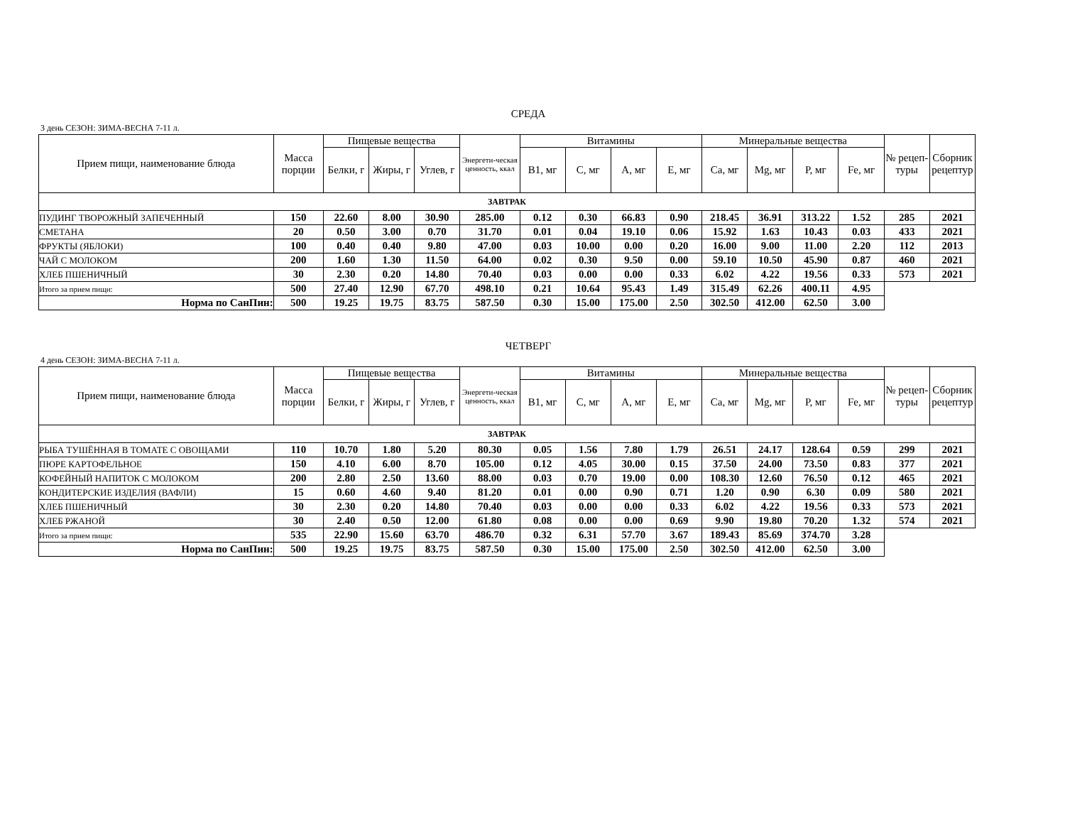СРЕДА
3 день СЕЗОН: ЗИМА-ВЕСНА 7-11 л.
| Прием пищи, наименование блюда | Масса порции | Пищевые вещества | | | Энергети-ческая ценность, ккал | Витамины | | | | Минеральные вещества | | | | № рецеп-туры | Сборник рецептур |
| --- | --- | --- | --- | --- | --- | --- | --- | --- | --- | --- | --- | --- | --- | --- | --- |
| | | Белки, г | Жиры, г | Углев, г | | В1, мг | С, мг | А, мг | Е, мг | Са, мг | Mg, мг | Р, мг | Fe, мг | | |
| ЗАВТРАК | | | | | | | | | | | | | | | |
| ПУДИНГ ТВОРОЖНЫЙ ЗАПЕЧЕННЫЙ | 150 | 22.60 | 8.00 | 30.90 | 285.00 | 0.12 | 0.30 | 66.83 | 0.90 | 218.45 | 36.91 | 313.22 | 1.52 | 285 | 2021 |
| СМЕТАНА | 20 | 0.50 | 3.00 | 0.70 | 31.70 | 0.01 | 0.04 | 19.10 | 0.06 | 15.92 | 1.63 | 10.43 | 0.03 | 433 | 2021 |
| ФРУКТЫ (ЯБЛОКИ) | 100 | 0.40 | 0.40 | 9.80 | 47.00 | 0.03 | 10.00 | 0.00 | 0.20 | 16.00 | 9.00 | 11.00 | 2.20 | 112 | 2013 |
| ЧАЙ С МОЛОКОМ | 200 | 1.60 | 1.30 | 11.50 | 64.00 | 0.02 | 0.30 | 9.50 | 0.00 | 59.10 | 10.50 | 45.90 | 0.87 | 460 | 2021 |
| ХЛЕБ ПШЕНИЧНЫЙ | 30 | 2.30 | 0.20 | 14.80 | 70.40 | 0.03 | 0.00 | 0.00 | 0.33 | 6.02 | 4.22 | 19.56 | 0.33 | 573 | 2021 |
| Итого за прием пищи: | 500 | 27.40 | 12.90 | 67.70 | 498.10 | 0.21 | 10.64 | 95.43 | 1.49 | 315.49 | 62.26 | 400.11 | 4.95 | | |
| Норма по СанПин: | 500 | 19.25 | 19.75 | 83.75 | 587.50 | 0.30 | 15.00 | 175.00 | 2.50 | 302.50 | 412.00 | 62.50 | 3.00 | | |
ЧЕТВЕРГ
4 день СЕЗОН: ЗИМА-ВЕСНА 7-11 л.
| Прием пищи, наименование блюда | Масса порции | Пищевые вещества | | | Энергети-ческая ценность, ккал | Витамины | | | | Минеральные вещества | | | | № рецеп-туры | Сборник рецептур |
| --- | --- | --- | --- | --- | --- | --- | --- | --- | --- | --- | --- | --- | --- | --- | --- |
| | | Белки, г | Жиры, г | Углев, г | | В1, мг | С, мг | А, мг | Е, мг | Са, мг | Mg, мг | Р, мг | Fe, мг | | |
| ЗАВТРАК | | | | | | | | | | | | | | | |
| РЫБА ТУШЁННАЯ В ТОМАТЕ С ОВОЩАМИ | 110 | 10.70 | 1.80 | 5.20 | 80.30 | 0.05 | 1.56 | 7.80 | 1.79 | 26.51 | 24.17 | 128.64 | 0.59 | 299 | 2021 |
| ПЮРЕ КАРТОФЕЛЬНОЕ | 150 | 4.10 | 6.00 | 8.70 | 105.00 | 0.12 | 4.05 | 30.00 | 0.15 | 37.50 | 24.00 | 73.50 | 0.83 | 377 | 2021 |
| КОФЕЙНЫЙ НАПИТОК С МОЛОКОМ | 200 | 2.80 | 2.50 | 13.60 | 88.00 | 0.03 | 0.70 | 19.00 | 0.00 | 108.30 | 12.60 | 76.50 | 0.12 | 465 | 2021 |
| КОНДИТЕРСКИЕ ИЗДЕЛИЯ (ВАФЛИ) | 15 | 0.60 | 4.60 | 9.40 | 81.20 | 0.01 | 0.00 | 0.90 | 0.71 | 1.20 | 0.90 | 6.30 | 0.09 | 580 | 2021 |
| ХЛЕБ ПШЕНИЧНЫЙ | 30 | 2.30 | 0.20 | 14.80 | 70.40 | 0.03 | 0.00 | 0.00 | 0.33 | 6.02 | 4.22 | 19.56 | 0.33 | 573 | 2021 |
| ХЛЕБ РЖАНОЙ | 30 | 2.40 | 0.50 | 12.00 | 61.80 | 0.08 | 0.00 | 0.00 | 0.69 | 9.90 | 19.80 | 70.20 | 1.32 | 574 | 2021 |
| Итого за прием пищи: | 535 | 22.90 | 15.60 | 63.70 | 486.70 | 0.32 | 6.31 | 57.70 | 3.67 | 189.43 | 85.69 | 374.70 | 3.28 | | |
| Норма по СанПин: | 500 | 19.25 | 19.75 | 83.75 | 587.50 | 0.30 | 15.00 | 175.00 | 2.50 | 302.50 | 412.00 | 62.50 | 3.00 | | |